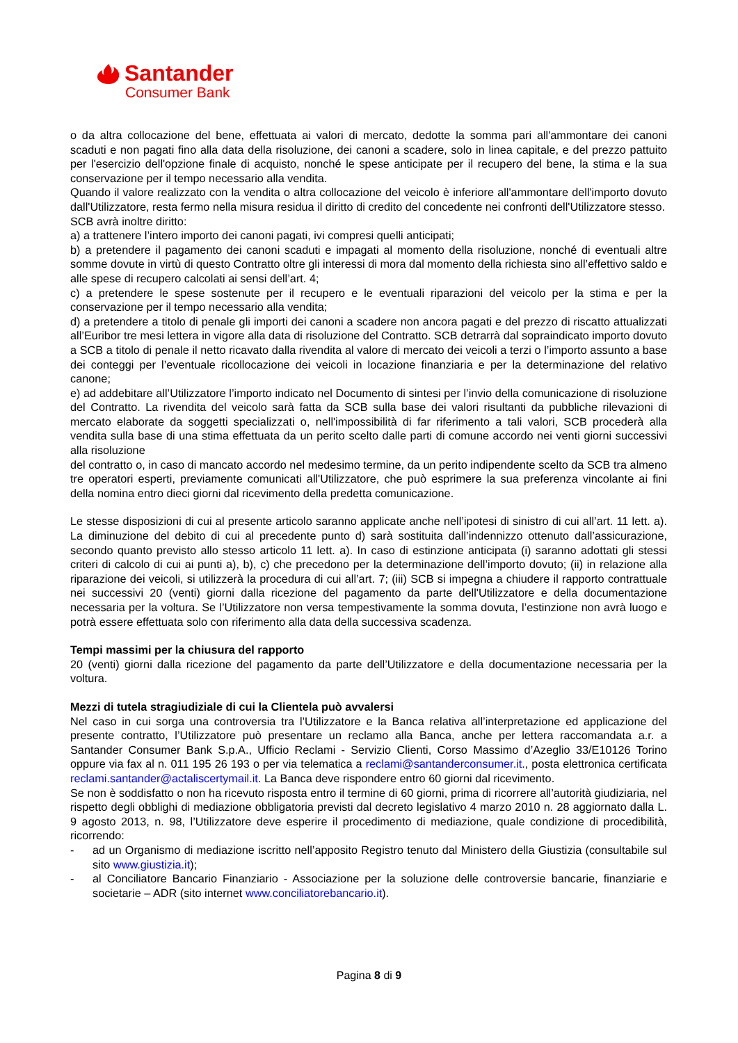Santander
Consumer Bank
o da altra collocazione del bene, effettuata ai valori di mercato, dedotte la somma pari all'ammontare dei canoni scaduti e non pagati fino alla data della risoluzione, dei canoni a scadere, solo in linea capitale, e del prezzo pattuito per l'esercizio dell'opzione finale di acquisto, nonché le spese anticipate per il recupero del bene, la stima e la sua conservazione per il tempo necessario alla vendita.
Quando il valore realizzato con la vendita o altra collocazione del veicolo è inferiore all'ammontare dell'importo dovuto dall'Utilizzatore, resta fermo nella misura residua il diritto di credito del concedente nei confronti dell'Utilizzatore stesso.
SCB avrà inoltre diritto:
a) a trattenere l’intero importo dei canoni pagati, ivi compresi quelli anticipati;
b) a pretendere il pagamento dei canoni scaduti e impagati al momento della risoluzione, nonché di eventuali altre somme dovute in virtù di questo Contratto oltre gli interessi di mora dal momento della richiesta sino all’effettivo saldo e alle spese di recupero calcolati ai sensi dell’art. 4;
c) a pretendere le spese sostenute per il recupero e le eventuali riparazioni del veicolo per la stima e per la conservazione per il tempo necessario alla vendita;
d) a pretendere a titolo di penale gli importi dei canoni a scadere non ancora pagati e del prezzo di riscatto attualizzati all’Euribor tre mesi lettera in vigore alla data di risoluzione del Contratto. SCB detrarrà dal sopraindicato importo dovuto a SCB a titolo di penale il netto ricavato dalla rivendita al valore di mercato dei veicoli a terzi o l’importo assunto a base dei conteggi per l’eventuale ricollocazione dei veicoli in locazione finanziaria e per la determinazione del relativo canone;
e) ad addebitare all’Utilizzatore l’importo indicato nel Documento di sintesi per l’invio della comunicazione di risoluzione del Contratto. La rivendita del veicolo sarà fatta da SCB sulla base dei valori risultanti da pubbliche rilevazioni di mercato elaborate da soggetti specializzati o, nell'impossibilità di far riferimento a tali valori, SCB procederà alla vendita sulla base di una stima effettuata da un perito scelto dalle parti di comune accordo nei venti giorni successivi alla risoluzione
del contratto o, in caso di mancato accordo nel medesimo termine, da un perito indipendente scelto da SCB tra almeno tre operatori esperti, previamente comunicati all'Utilizzatore, che può esprimere la sua preferenza vincolante ai fini della nomina entro dieci giorni dal ricevimento della predetta comunicazione.
Le stesse disposizioni di cui al presente articolo saranno applicate anche nell’ipotesi di sinistro di cui all’art. 11 lett. a). La diminuzione del debito di cui al precedente punto d) sarà sostituita dall’indennizzo ottenuto dall’assicurazione, secondo quanto previsto allo stesso articolo 11 lett. a). In caso di estinzione anticipata (i) saranno adottati gli stessi criteri di calcolo di cui ai punti a), b), c) che precedono per la determinazione dell’importo dovuto; (ii) in relazione alla riparazione dei veicoli, si utilizzerà la procedura di cui all’art. 7; (iii) SCB si impegna a chiudere il rapporto contrattuale nei successivi 20 (venti) giorni dalla ricezione del pagamento da parte dell'Utilizzatore e della documentazione necessaria per la voltura. Se l’Utilizzatore non versa tempestivamente la somma dovuta, l’estinzione non avrà luogo e potrà essere effettuata solo con riferimento alla data della successiva scadenza.
Tempi massimi per la chiusura del rapporto
20 (venti) giorni dalla ricezione del pagamento da parte dell’Utilizzatore e della documentazione necessaria per la voltura.
Mezzi di tutela stragiudiziale di cui la Clientela può avvalersi
Nel caso in cui sorga una controversia tra l’Utilizzatore e la Banca relativa all’interpretazione ed applicazione del presente contratto, l’Utilizzatore può presentare un reclamo alla Banca, anche per lettera raccomandata a.r. a Santander Consumer Bank S.p.A., Ufficio Reclami - Servizio Clienti, Corso Massimo d’Azeglio 33/E10126 Torino oppure via fax al n. 011 195 26 193 o per via telematica a reclami@santanderconsumer.it., posta elettronica certificata reclami.santander@actaliscertymail.it. La Banca deve rispondere entro 60 giorni dal ricevimento.
Se non è soddisfatto o non ha ricevuto risposta entro il termine di 60 giorni, prima di ricorrere all’autorità giudiziaria, nel rispetto degli obblighi di mediazione obbligatoria previsti dal decreto legislativo 4 marzo 2010 n. 28 aggiornato dalla L. 9 agosto 2013, n. 98, l’Utilizzatore deve esperire il procedimento di mediazione, quale condizione di procedibilità, ricorrendo:
- ad un Organismo di mediazione iscritto nell’apposito Registro tenuto dal Ministero della Giustizia (consultabile sul sito www.giustizia.it);
- al Conciliatore Bancario Finanziario - Associazione per la soluzione delle controversie bancarie, finanziarie e societarie – ADR (sito internet www.conciliatorebancario.it).
Pagina 8 di 9